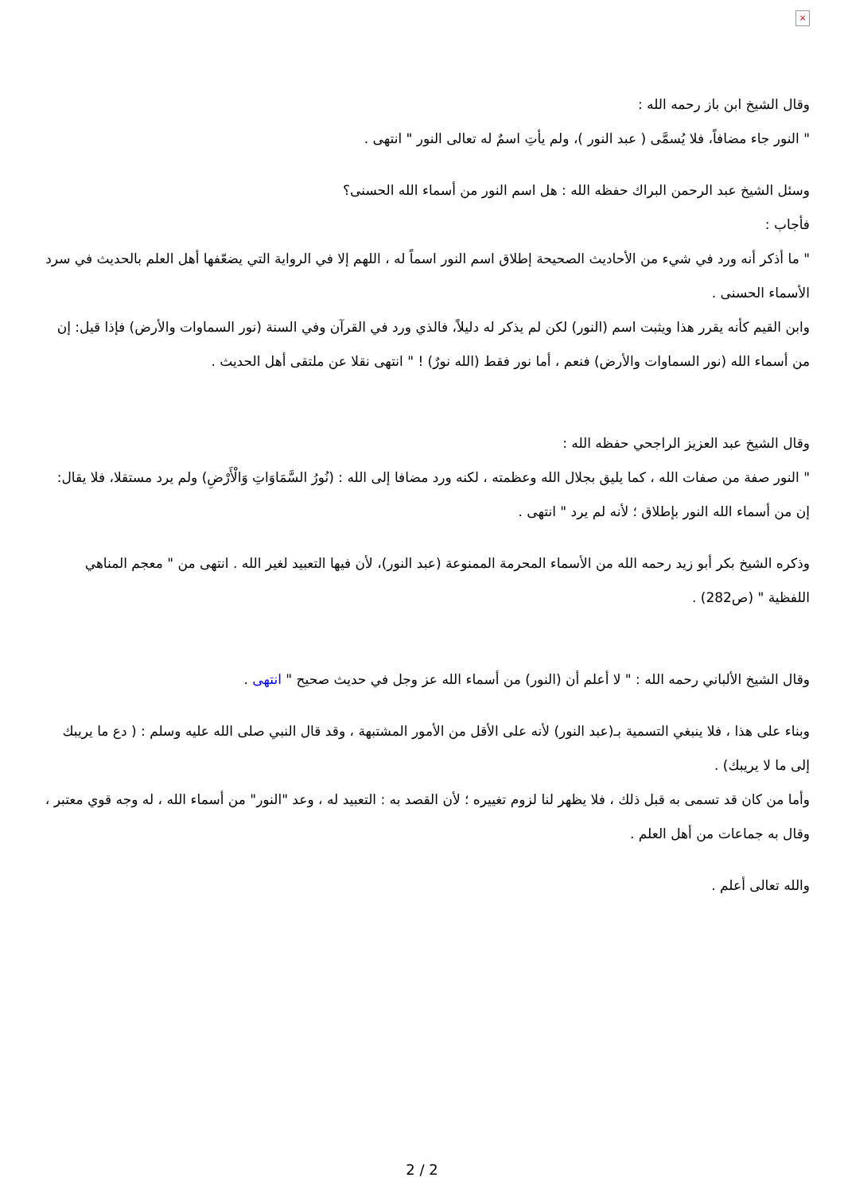×
وقال الشيخ ابن باز رحمه الله :
" النور جاء مضافاً، فلا يُسمَّى ( عبد النور )، ولم يأتِ اسمٌ له تعالى النور " انتهى .
وسئل الشيخ عبد الرحمن البراك حفظه الله : هل اسم النور من أسماء الله الحسنى؟
فأجاب :
" ما أذكر أنه ورد في شيء من الأحاديث الصحيحة إطلاق اسم النور اسماً له ، اللهم إلا في الرواية التي يضعّفها أهل العلم بالحديث في سرد الأسماء الحسنى .
وابن القيم كأنه يقرر هذا ويثبت اسم (النور) لكن لم يذكر له دليلاً، فالذي ورد في القرآن وفي السنة (نور السماوات والأرض) فإذا قيل: إن من أسماء الله (نور السماوات والأرض) فنعم ، أما نور فقط (الله نورٌ) ! " انتهى نقلا عن ملتقى أهل الحديث .
وقال الشيخ عبد العزيز الراجحي حفظه الله :
" النور صفة من صفات الله ، كما يليق بجلال الله وعظمته ، لكنه ورد مضافا إلى الله : (نُورُ السَّمَاوَاتِ وَالْأَرْضِ) ولم يرد مستقلا، فلا يقال: إن من أسماء الله النور بإطلاق ؛ لأنه لم يرد " انتهى .
وذكره الشيخ بكر أبو زيد رحمه الله من الأسماء المحرمة الممنوعة (عبد النور)، لأن فيها التعبيد لغير الله . انتهى من " معجم المناهي اللفظية " (ص282) .
وقال الشيخ الألباني رحمه الله : " لا أعلم أن (النور) من أسماء الله عز وجل في حديث صحيح " انتهى .
وبناء على هذا ، فلا ينبغي التسمية بـ(عبد النور) لأنه على الأقل من الأمور المشتبهة ، وقد قال النبي صلى الله عليه وسلم : ( دع ما يريبك إلى ما لا يريبك) .
وأما من كان قد تسمى به قبل ذلك ، فلا يظهر لنا لزوم تغييره ؛ لأن القصد به : التعبيد له ، وعد "النور" من أسماء الله ، له وجه قوي معتبر ، وقال به جماعات من أهل العلم .
والله تعالى أعلم .
2 / 2